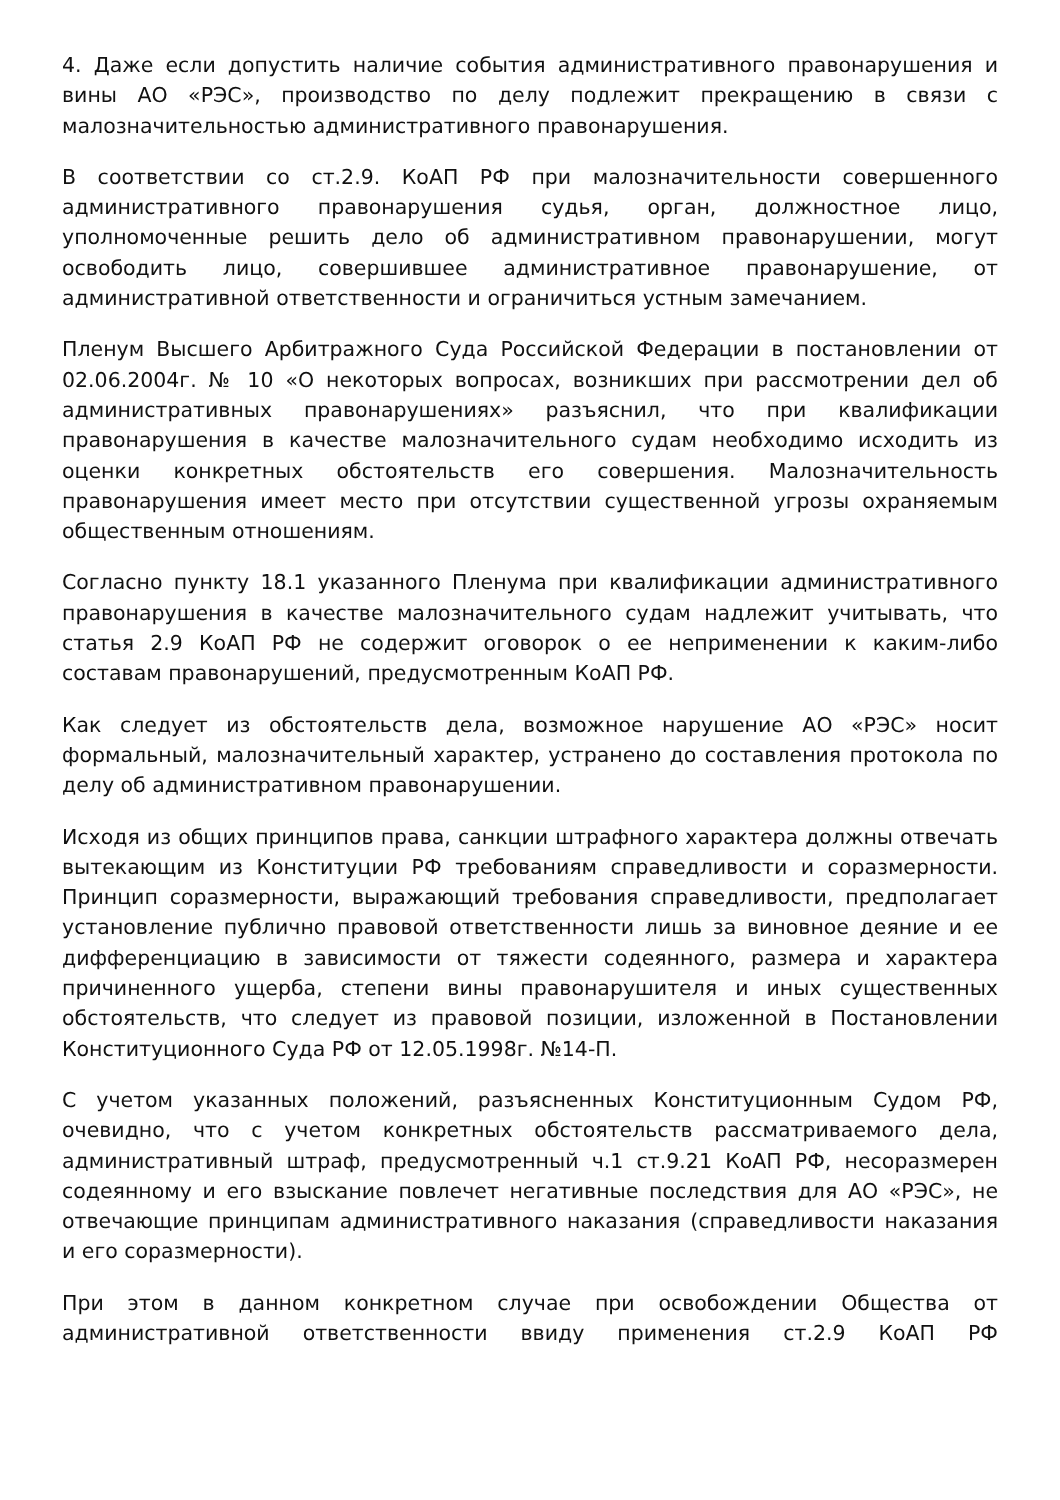4. Даже если допустить наличие события административного правонарушения и вины АО «РЭС», производство по делу подлежит прекращению в связи с малозначительностью административного правонарушения.
В соответствии со ст.2.9. КоАП РФ при малозначительности совершенного административного правонарушения судья, орган, должностное лицо, уполномоченные решить дело об административном правонарушении, могут освободить лицо, совершившее административное правонарушение, от административной ответственности и ограничиться устным замечанием.
Пленум Высшего Арбитражного Суда Российской Федерации в постановлении от 02.06.2004г. № 10 «О некоторых вопросах, возникших при рассмотрении дел об административных правонарушениях» разъяснил, что при квалификации правонарушения в качестве малозначительного судам необходимо исходить из оценки конкретных обстоятельств его совершения. Малозначительность правонарушения имеет место при отсутствии существенной угрозы охраняемым общественным отношениям.
Согласно пункту 18.1 указанного Пленума при квалификации административного правонарушения в качестве малозначительного судам надлежит учитывать, что статья 2.9 КоАП РФ не содержит оговорок о ее неприменении к каким-либо составам правонарушений, предусмотренным КоАП РФ.
Как следует из обстоятельств дела, возможное нарушение АО «РЭС» носит формальный, малозначительный характер, устранено до составления протокола по делу об административном правонарушении.
Исходя из общих принципов права, санкции штрафного характера должны отвечать вытекающим из Конституции РФ требованиям справедливости и соразмерности. Принцип соразмерности, выражающий требования справедливости, предполагает установление публично правовой ответственности лишь за виновное деяние и ее дифференциацию в зависимости от тяжести содеянного, размера и характера причиненного ущерба, степени вины правонарушителя и иных существенных обстоятельств, что следует из правовой позиции, изложенной в Постановлении Конституционного Суда РФ от 12.05.1998г. №14-П.
С учетом указанных положений, разъясненных Конституционным Судом РФ, очевидно, что с учетом конкретных обстоятельств рассматриваемого дела, административный штраф, предусмотренный ч.1 ст.9.21 КоАП РФ, несоразмерен содеянному и его взыскание повлечет негативные последствия для АО «РЭС», не отвечающие принципам административного наказания (справедливости наказания и его соразмерности).
При этом в данном конкретном случае при освобождении Общества от административной ответственности ввиду применения ст.2.9 КоАП РФ